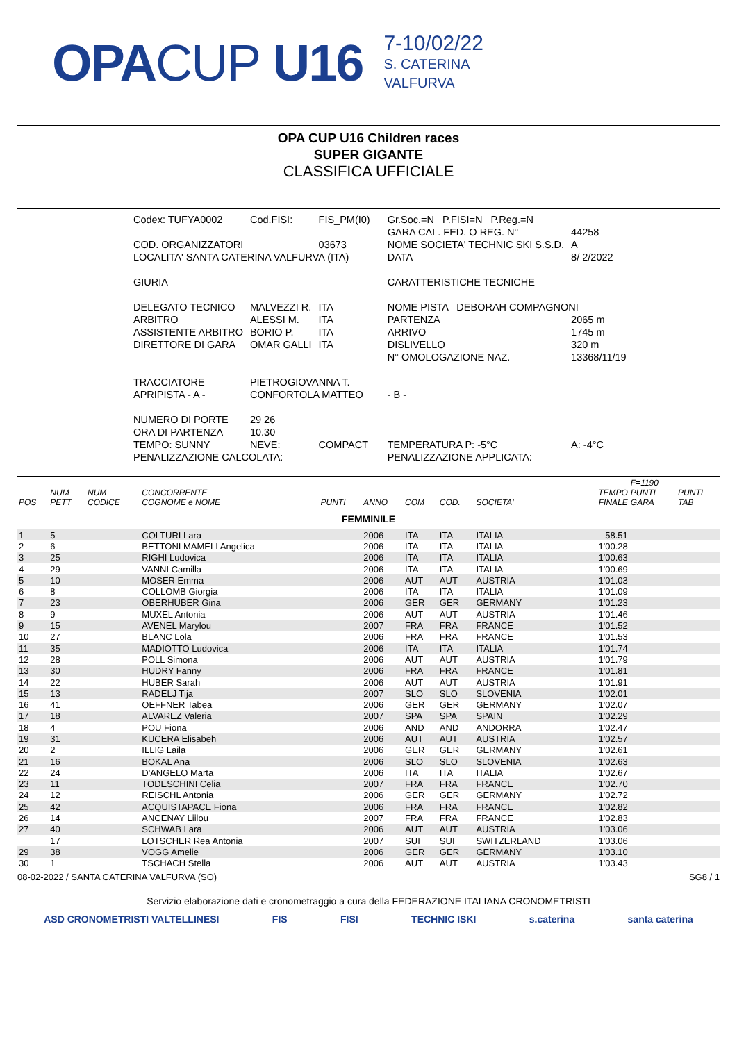OPACUP U16
7-10/02/22
S. CATERINA
VALFURVA
OPA CUP U16 Children races
SUPER GIGANTE
CLASSIFICA UFFICIALE
| Codex: TUFYA0002 | Cod.FISI: | FIS_PM(I0) |
| COD. ORGANIZZATORI | | 03673 |
| LOCALITA' SANTA CATERINA VALFURVA (ITA) | | |
| GIURIA | | |
| DELEGATO TECNICO | MALVEZZI R. | ITA |
| ARBITRO | ALESSI M. | ITA |
| ASSISTENTE ARBITRO | BORIO P. | ITA |
| DIRETTORE DI GARA | OMAR GALLI | ITA |
| TRACCIATORE | PIETROGIOVANNA T. | |
| APRIPISTA - A - | CONFORTOLA MATTEO | |
| NUMERO DI PORTE | 29 26 | |
| ORA DI PARTENZA | 10.30 | |
| TEMPO: SUNNY | NEVE: | COMPACT |
| PENALIZZAZIONE CALCOLATA: | | |
| Gr.Soc.=N P.FISI=N P.Reg.=N | |
| GARA CAL. FED. O REG. N° | 44258 |
| NOME SOCIETA' TECHNIC SKI S.S.D. | A |
| DATA | 8/ 2/2022 |
| CARATTERISTICHE TECNICHE | |
| NOME PISTA DEBORAH COMPAGNONI | |
| PARTENZA | 2065 m |
| ARRIVO | 1745 m |
| DISLIVELLO | 320 m |
| N° OMOLOGAZIONE NAZ. | 13368/11/19 |
| - B - | |
| TEMPERATURA P: -5°C | A: -4°C |
| PENALIZZAZIONE APPLICATA: | |
| POS | NUM PETT | NUM CODICE | CONCORRENTE COGNOME e NOME | PUNTI | ANNO | COM | COD. | SOCIETA' | TEMPO FINALE | F=1190 PUNTI GARA | PUNTI TAB |
| --- | --- | --- | --- | --- | --- | --- | --- | --- | --- | --- | --- |
| FEMMINILE | | | | | | | | | | | |
| 1 | 5 | | COLTURI Lara | | 2006 | ITA | ITA | ITALIA | 58.51 | | |
| 2 | 6 | | BETTONI MAMELI Angelica | | 2006 | ITA | ITA | ITALIA | 1'00.28 | | |
| 3 | 25 | | RIGHI Ludovica | | 2006 | ITA | ITA | ITALIA | 1'00.63 | | |
| 4 | 29 | | VANNI Camilla | | 2006 | ITA | ITA | ITALIA | 1'00.69 | | |
| 5 | 10 | | MOSER Emma | | 2006 | AUT | AUT | AUSTRIA | 1'01.03 | | |
| 6 | 8 | | COLLOMB Giorgia | | 2006 | ITA | ITA | ITALIA | 1'01.09 | | |
| 7 | 23 | | OBERHUBER Gina | | 2006 | GER | GER | GERMANY | 1'01.23 | | |
| 8 | 9 | | MUXEL Antonia | | 2006 | AUT | AUT | AUSTRIA | 1'01.46 | | |
| 9 | 15 | | AVENEL Marylou | | 2007 | FRA | FRA | FRANCE | 1'01.52 | | |
| 10 | 27 | | BLANC Lola | | 2006 | FRA | FRA | FRANCE | 1'01.53 | | |
| 11 | 35 | | MADIOTTO Ludovica | | 2006 | ITA | ITA | ITALIA | 1'01.74 | | |
| 12 | 28 | | POLL Simona | | 2006 | AUT | AUT | AUSTRIA | 1'01.79 | | |
| 13 | 30 | | HUDRY Fanny | | 2006 | FRA | FRA | FRANCE | 1'01.81 | | |
| 14 | 22 | | HUBER Sarah | | 2006 | AUT | AUT | AUSTRIA | 1'01.91 | | |
| 15 | 13 | | RADELJ Tija | | 2007 | SLO | SLO | SLOVENIA | 1'02.01 | | |
| 16 | 41 | | OEFFNER Tabea | | 2006 | GER | GER | GERMANY | 1'02.07 | | |
| 17 | 18 | | ALVAREZ Valeria | | 2007 | SPA | SPA | SPAIN | 1'02.29 | | |
| 18 | 4 | | POU Fiona | | 2006 | AND | AND | ANDORRA | 1'02.47 | | |
| 19 | 31 | | KUCERA Elisabeh | | 2006 | AUT | AUT | AUSTRIA | 1'02.57 | | |
| 20 | 2 | | ILLIG Laila | | 2006 | GER | GER | GERMANY | 1'02.61 | | |
| 21 | 16 | | BOKAL Ana | | 2006 | SLO | SLO | SLOVENIA | 1'02.63 | | |
| 22 | 24 | | D'ANGELO Marta | | 2006 | ITA | ITA | ITALIA | 1'02.67 | | |
| 23 | 11 | | TODESCHINI Celia | | 2007 | FRA | FRA | FRANCE | 1'02.70 | | |
| 24 | 12 | | REISCHL Antonia | | 2006 | GER | GER | GERMANY | 1'02.72 | | |
| 25 | 42 | | ACQUISTAPACE Fiona | | 2006 | FRA | FRA | FRANCE | 1'02.82 | | |
| 26 | 14 | | ANCENAY Liilou | | 2007 | FRA | FRA | FRANCE | 1'02.83 | | |
| 27 | 40 | | SCHWAB Lara | | 2006 | AUT | AUT | AUSTRIA | 1'03.06 | | |
| | 17 | | LOTSCHER Rea Antonia | | 2007 | SUI | SUI | SWITZERLAND | 1'03.06 | | |
| 29 | 38 | | VOGG Amelie | | 2006 | GER | GER | GERMANY | 1'03.10 | | |
| 30 | 1 | | TSCHACH Stella | | 2006 | AUT | AUT | AUSTRIA | 1'03.43 | | |
08-02-2022 / SANTA CATERINA VALFURVA (SO) SG8 / 1
Servizio elaborazione dati e cronometraggio a cura della FEDERAZIONE ITALIANA CRONOMETRISTI
ASD CRONOMETRISTI VALTELLINESI FIS FISI TECHNIC ISKI s.caterina santa caterina